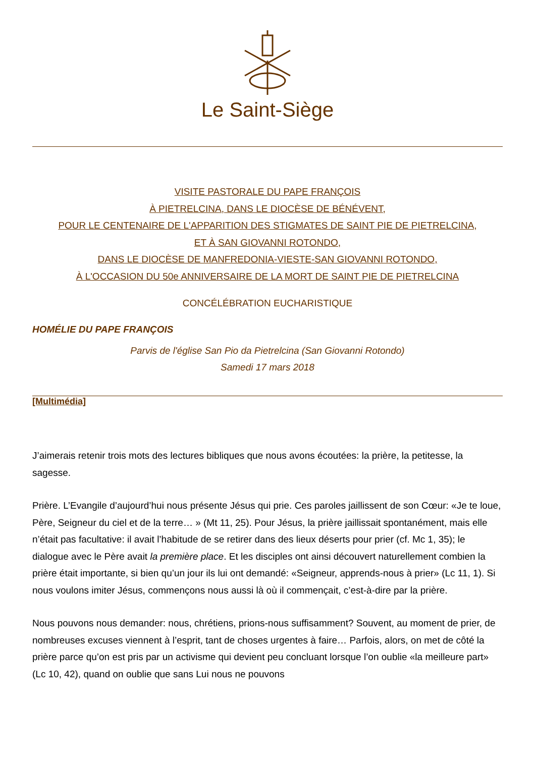Le Saint-Siège
VISITE PASTORALE DU PAPE FRANÇOIS
À PIETRELCINA, DANS LE DIOCÈSE DE BÉNÉVENT,
POUR LE CENTENAIRE DE L'APPARITION DES STIGMATES DE SAINT PIE DE PIETRELCINA,
ET À SAN GIOVANNI ROTONDO,
DANS LE DIOCÈSE DE MANFREDONIA-VIESTE-SAN GIOVANNI ROTONDO,
À L'OCCASION DU 50e ANNIVERSAIRE DE LA MORT DE SAINT PIE DE PIETRELCINA
CONCÉLÉBRATION EUCHARISTIQUE
HOMÉLIE DU PAPE FRANÇOIS
Parvis de l'église San Pio da Pietrelcina (San Giovanni Rotondo)
Samedi 17 mars 2018
[Multimédia]
J’aimerais retenir trois mots des lectures bibliques que nous avons écoutées: la prière, la petitesse, la sagesse.
Prière. L’Evangile d’aujourd’hui nous présente Jésus qui prie. Ces paroles jaillissent de son Cœur: «Je te loue, Père, Seigneur du ciel et de la terre… » (Mt 11, 25). Pour Jésus, la prière jaillissait spontanément, mais elle n’était pas facultative: il avait l’habitude de se retirer dans des lieux déserts pour prier (cf. Mc 1, 35); le dialogue avec le Père avait la première place. Et les disciples ont ainsi découvert naturellement combien la prière était importante, si bien qu’un jour ils lui ont demandé: «Seigneur, apprends-nous à prier» (Lc 11, 1). Si nous voulons imiter Jésus, commençons nous aussi là où il commençait, c’est-à-dire par la prière.
Nous pouvons nous demander: nous, chrétiens, prions-nous suffisamment? Souvent, au moment de prier, de nombreuses excuses viennent à l’esprit, tant de choses urgentes à faire… Parfois, alors, on met de côté la prière parce qu’on est pris par un activisme qui devient peu concluant lorsque l’on oublie «la meilleure part» (Lc 10, 42), quand on oublie que sans Lui nous ne pouvons